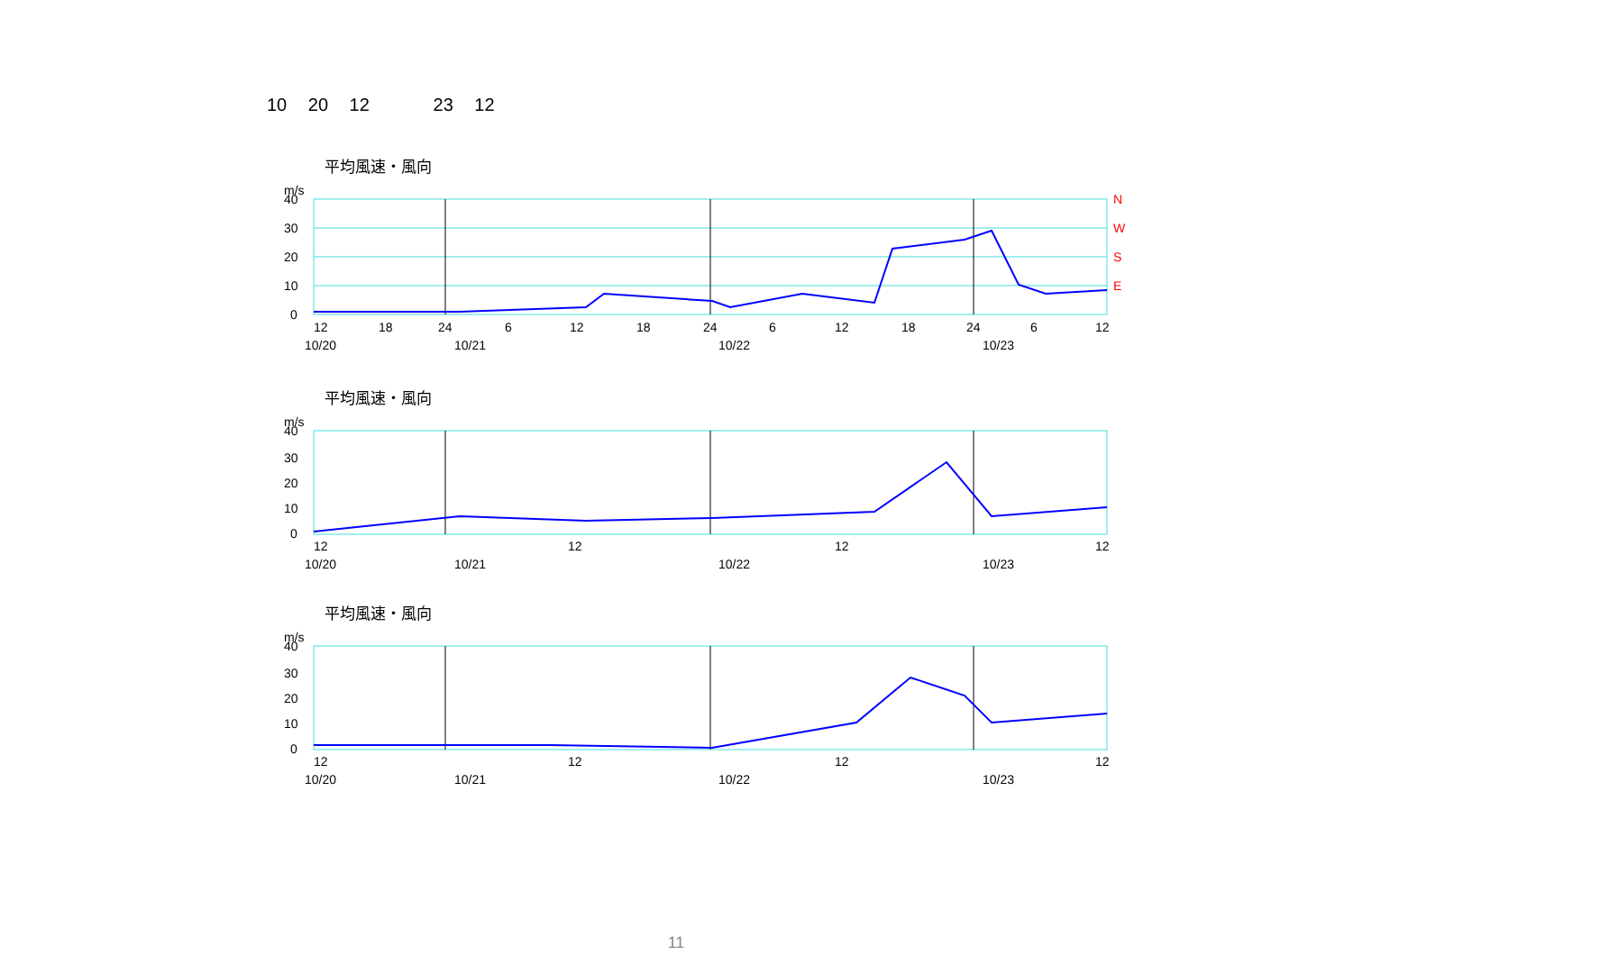10 20 12 23 12
平均風速・風向
m/s
40
30
20
10
0
12
18
24
6
12
18
24
6
12
18
24
6
12
10/20
10/21
10/22
10/23
N
W
S
E
平均風速・風向
m/s
40
30
20
10
0
12
12
12
12
10/20
10/21
10/22
10/23
平均風速・風向
m/s
40
30
20
10
0
12
12
12
12
10/20
10/21
10/22
10/23
11